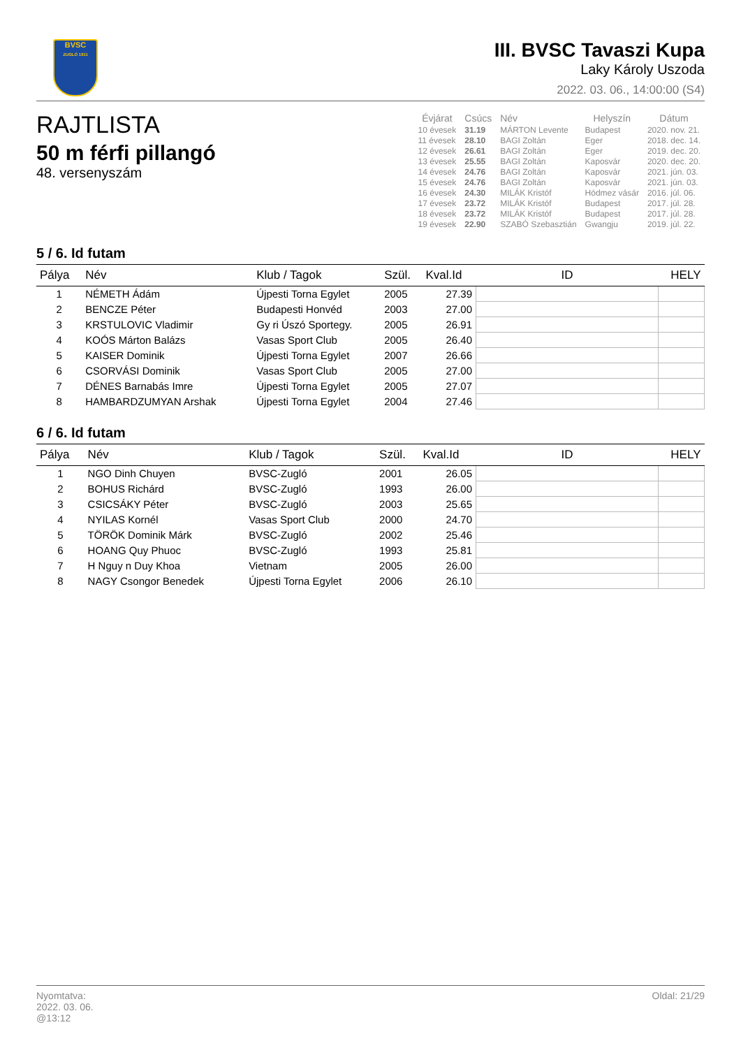BVSC
ZUGLÓ 1911
III. BVSC Tavaszi Kupa
Laky Károly Uszoda
2022. 03. 06., 14:00:00 (S4)
RAJTLISTA
50 m férfi pillangó
48. versenyszám
| Évjárat | Csúcs | Név | Helyszín | Dátum |
| --- | --- | --- | --- | --- |
| 10 évesek | 31.19 | MÁRTON Levente | Budapest | 2020. nov. 21. |
| 11 évesek | 28.10 | BAGI Zoltán | Eger | 2018. dec. 14. |
| 12 évesek | 26.61 | BAGI Zoltán | Eger | 2019. dec. 20. |
| 13 évesek | 25.55 | BAGI Zoltán | Kaposvár | 2020. dec. 20. |
| 14 évesek | 24.76 | BAGI Zoltán | Kaposvár | 2021. jún. 03. |
| 15 évesek | 24.76 | BAGI Zoltán | Kaposvár | 2021. jún. 03. |
| 16 évesek | 24.30 | MILÁK Kristóf | Hódmez vásár | 2016. júl. 06. |
| 17 évesek | 23.72 | MILÁK Kristóf | Budapest | 2017. júl. 28. |
| 18 évesek | 23.72 | MILÁK Kristóf | Budapest | 2017. júl. 28. |
| 19 évesek | 22.90 | SZABÓ Szebasztián | Gwangju | 2019. júl. 22. |
5 / 6. Id futam
| Pálya | Név | Klub / Tagok | Szül. | Kval.Id | ID | HELY |
| --- | --- | --- | --- | --- | --- | --- |
| 1 | NÉMETH Ádám | Újpesti Torna Egylet | 2005 | 27.39 | | |
| 2 | BENCZE Péter | Budapesti Honvéd | 2003 | 27.00 | | |
| 3 | KRSTULOVIC Vladimir | Gy ri Úszó Sportegy. | 2005 | 26.91 | | |
| 4 | KOÓS Márton Balázs | Vasas Sport Club | 2005 | 26.40 | | |
| 5 | KAISER Dominik | Újpesti Torna Egylet | 2007 | 26.66 | | |
| 6 | CSORVÁSI Dominik | Vasas Sport Club | 2005 | 27.00 | | |
| 7 | DÉNES Barnabás Imre | Újpesti Torna Egylet | 2005 | 27.07 | | |
| 8 | HAMBARDZUMYAN Arshak | Újpesti Torna Egylet | 2004 | 27.46 | | |
6 / 6. Id futam
| Pálya | Név | Klub / Tagok | Szül. | Kval.Id | ID | HELY |
| --- | --- | --- | --- | --- | --- | --- |
| 1 | NGO Dinh Chuyen | BVSC-Zugló | 2001 | 26.05 | | |
| 2 | BOHUS Richárd | BVSC-Zugló | 1993 | 26.00 | | |
| 3 | CSICSÁKY Péter | BVSC-Zugló | 2003 | 25.65 | | |
| 4 | NYILAS Kornél | Vasas Sport Club | 2000 | 24.70 | | |
| 5 | TÖRÖK Dominik Márk | BVSC-Zugló | 2002 | 25.46 | | |
| 6 | HOANG Quy Phuoc | BVSC-Zugló | 1993 | 25.81 | | |
| 7 | H Nguy n Duy Khoa | Vietnam | 2005 | 26.00 | | |
| 8 | NAGY Csongor Benedek | Újpesti Torna Egylet | 2006 | 26.10 | | |
Nyomtatva:
2022. 03. 06.
@13:12
Oldal: 21/29